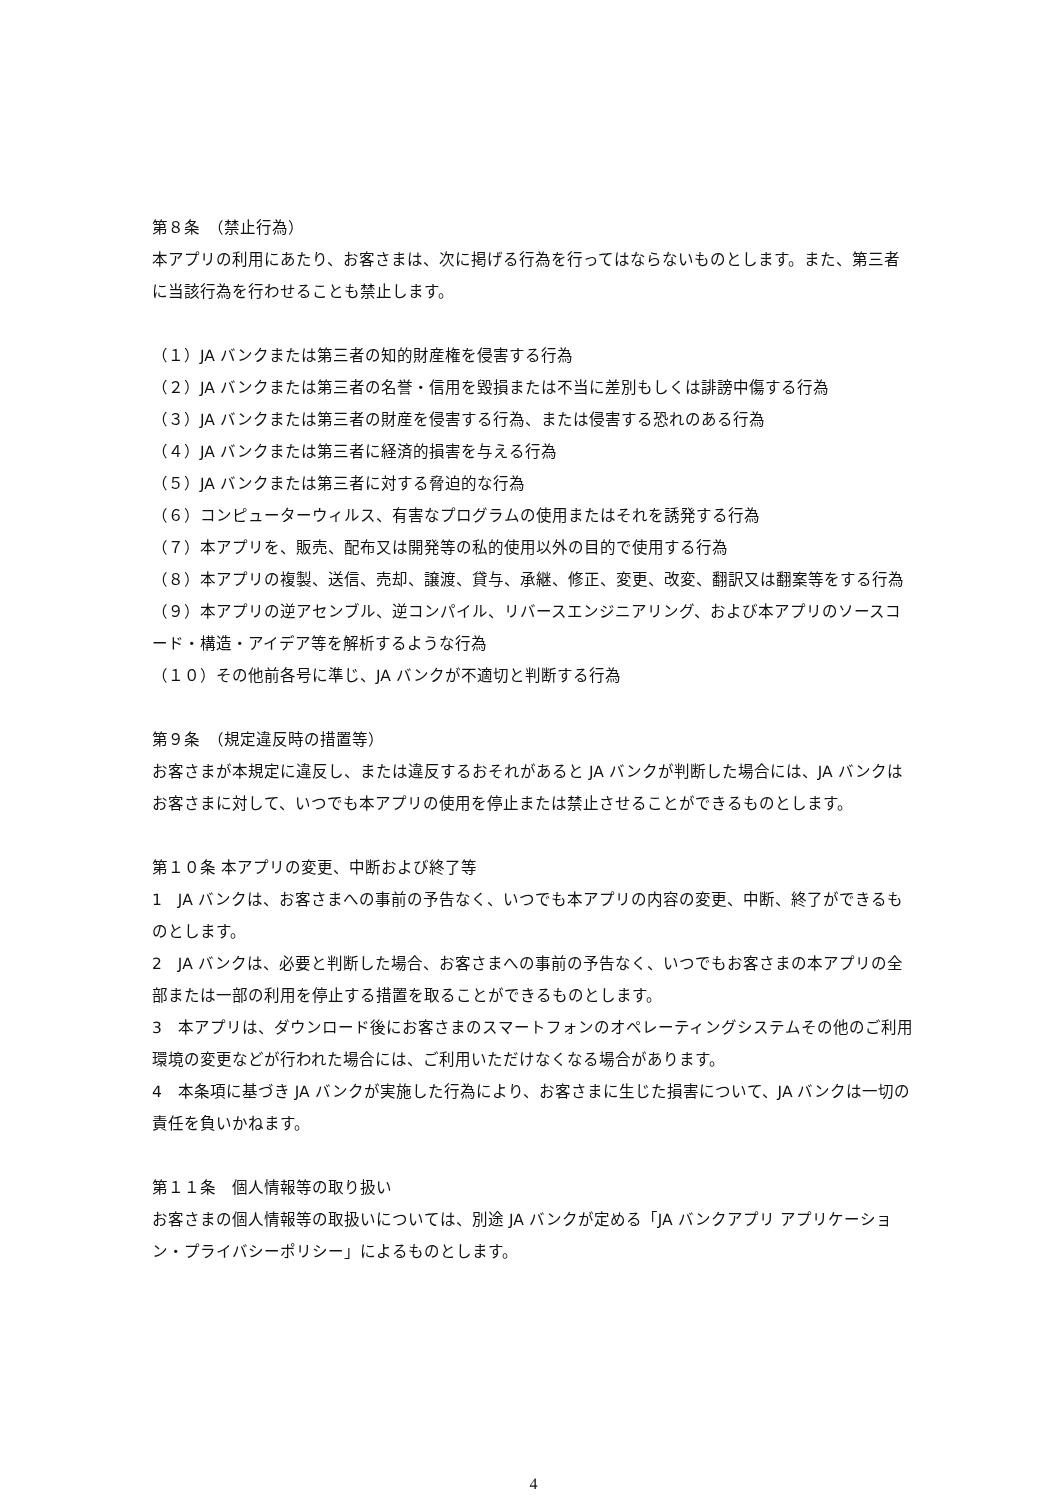第８条　（禁止行為）
本アプリの利用にあたり、お客さまは、次に掲げる行為を行ってはならないものとします。また、第三者に当該行為を行わせることも禁止します。
（１）JA バンクまたは第三者の知的財産権を侵害する行為
（２）JA バンクまたは第三者の名誉・信用を毀損または不当に差別もしくは誹謗中傷する行為
（３）JA バンクまたは第三者の財産を侵害する行為、または侵害する恐れのある行為
（４）JA バンクまたは第三者に経済的損害を与える行為
（５）JA バンクまたは第三者に対する脅迫的な行為
（６）コンピューターウィルス、有害なプログラムの使用またはそれを誘発する行為
（７）本アプリを、販売、配布又は開発等の私的使用以外の目的で使用する行為
（８）本アプリの複製、送信、売却、譲渡、貸与、承継、修正、変更、改変、翻訳又は翻案等をする行為
（９）本アプリの逆アセンブル、逆コンパイル、リバースエンジニアリング、および本アプリのソースコード・構造・アイデア等を解析するような行為
（１０）その他前各号に準じ、JA バンクが不適切と判断する行為
第９条　（規定違反時の措置等）
お客さまが本規定に違反し、または違反するおそれがあると JA バンクが判断した場合には、JA バンクはお客さまに対して、いつでも本アプリの使用を停止または禁止させることができるものとします。
第１０条 本アプリの変更、中断および終了等
1　JA バンクは、お客さまへの事前の予告なく、いつでも本アプリの内容の変更、中断、終了ができるものとします。
2　JA バンクは、必要と判断した場合、お客さまへの事前の予告なく、いつでもお客さまの本アプリの全部または一部の利用を停止する措置を取ることができるものとします。
3　本アプリは、ダウンロード後にお客さまのスマートフォンのオペレーティングシステムその他のご利用環境の変更などが行われた場合には、ご利用いただけなくなる場合があります。
4　本条項に基づき JA バンクが実施した行為により、お客さまに生じた損害について、JA バンクは一切の責任を負いかねます。
第１１条　個人情報等の取り扱い
お客さまの個人情報等の取扱いについては、別途 JA バンクが定める「JA バンクアプリ アプリケーション・プライバシーポリシー」によるものとします。
4